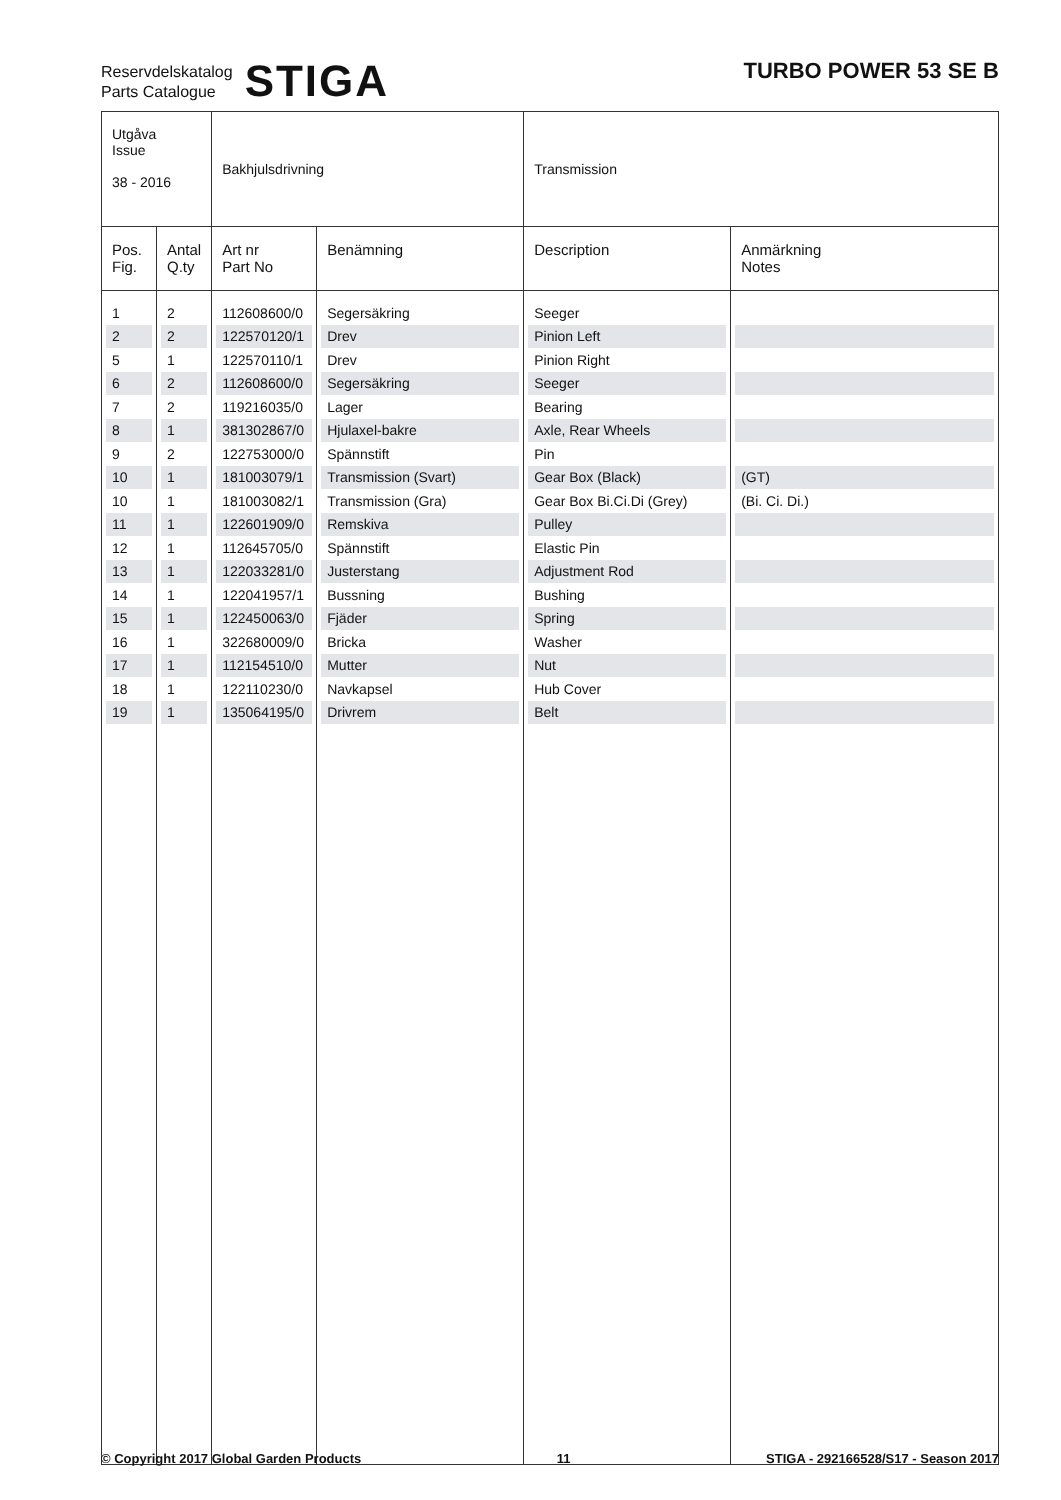Reservdelskatalog
Parts Catalogue
STIGA
TURBO POWER 53 SE B
| Utgåva Issue 38 - 2016 | | Bakhjulsdrivning | | Transmission | |
| Pos. Fig. | Antal Q.ty | Art nr Part No | Benämning | Description | Anmärkning Notes |
| 1 | 2 | 112608600/0 | Segersäkring | Seeger | |
| 2 | 2 | 122570120/1 | Drev | Pinion Left | |
| 5 | 1 | 122570110/1 | Drev | Pinion Right | |
| 6 | 2 | 112608600/0 | Segersäkring | Seeger | |
| 7 | 2 | 119216035/0 | Lager | Bearing | |
| 8 | 1 | 381302867/0 | Hjulaxel-bakre | Axle, Rear Wheels | |
| 9 | 2 | 122753000/0 | Spännstift | Pin | |
| 10 | 1 | 181003079/1 | Transmission (Svart) | Gear Box (Black) | (GT) |
| 10 | 1 | 181003082/1 | Transmission (Gra) | Gear Box Bi.Ci.Di (Grey) | (Bi. Ci. Di.) |
| 11 | 1 | 122601909/0 | Remskiva | Pulley | |
| 12 | 1 | 112645705/0 | Spännstift | Elastic Pin | |
| 13 | 1 | 122033281/0 | Justerstang | Adjustment Rod | |
| 14 | 1 | 122041957/1 | Bussning | Bushing | |
| 15 | 1 | 122450063/0 | Fjäder | Spring | |
| 16 | 1 | 322680009/0 | Bricka | Washer | |
| 17 | 1 | 112154510/0 | Mutter | Nut | |
| 18 | 1 | 122110230/0 | Navkapsel | Hub Cover | |
| 19 | 1 | 135064195/0 | Drivrem | Belt | |
© Copyright 2017 Global Garden Products 11 STIGA - 292166528/S17 - Season 2017